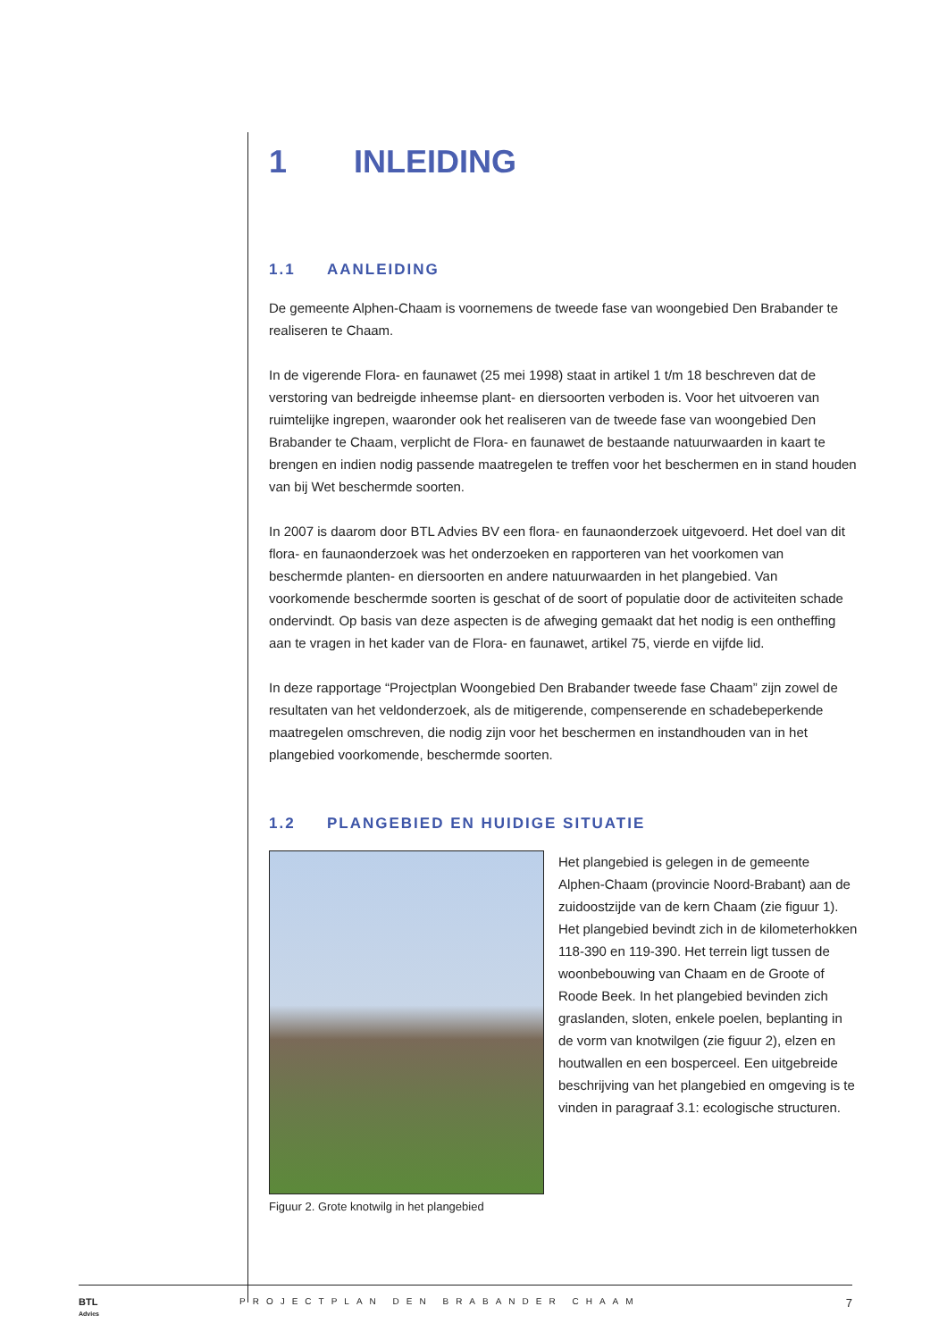1 INLEIDING
1.1 AANLEIDING
De gemeente Alphen-Chaam is voornemens de tweede fase van woongebied Den Brabander te realiseren te Chaam.
In de vigerende Flora- en faunawet (25 mei 1998) staat in artikel 1 t/m 18 beschreven dat de verstoring van bedreigde inheemse plant- en diersoorten verboden is. Voor het uitvoeren van ruimtelijke ingrepen, waaronder ook het realiseren van de tweede fase van woongebied Den Brabander te Chaam, verplicht de Flora- en faunawet de bestaande natuurwaarden in kaart te brengen en indien nodig passende maatregelen te treffen voor het beschermen en in stand houden van bij Wet beschermde soorten.
In 2007 is daarom door BTL Advies BV een flora- en faunaonderzoek uitgevoerd. Het doel van dit flora- en faunaonderzoek was het onderzoeken en rapporteren van het voorkomen van beschermde planten- en diersoorten en andere natuurwaarden in het plangebied. Van voorkomende beschermde soorten is geschat of de soort of populatie door de activiteiten schade ondervindt. Op basis van deze aspecten is de afweging gemaakt dat het nodig is een ontheffing aan te vragen in het kader van de Flora- en faunawet, artikel 75, vierde en vijfde lid.
In deze rapportage “Projectplan Woongebied Den Brabander tweede fase Chaam” zijn zowel de resultaten van het veldonderzoek, als de mitigerende, compenserende en schadebeperkende maatregelen omschreven, die nodig zijn voor het beschermen en instandhouden van in het plangebied voorkomende, beschermde soorten.
1.2 PLANGEBIED EN HUIDIGE SITUATIE
Figuur 2. Grote knotwilg in het plangebied
Het plangebied is gelegen in de gemeente Alphen-Chaam (provincie Noord-Brabant) aan de zuidoostzijde van de kern Chaam (zie figuur 1). Het plangebied bevindt zich in de kilometerhokken 118-390 en 119-390. Het terrein ligt tussen de woonbebouwing van Chaam en de Groote of Roode Beek. In het plangebied bevinden zich graslanden, sloten, enkele poelen, beplanting in de vorm van knotwilgen (zie figuur 2), elzen en houtwallen en een bosperceel. Een uitgebreide beschrijving van het plangebied en omgeving is te vinden in paragraaf 3.1: ecologische structuren.
BTL
Advies
PROJECTPLAN DEN BRABANDER CHAAM
7